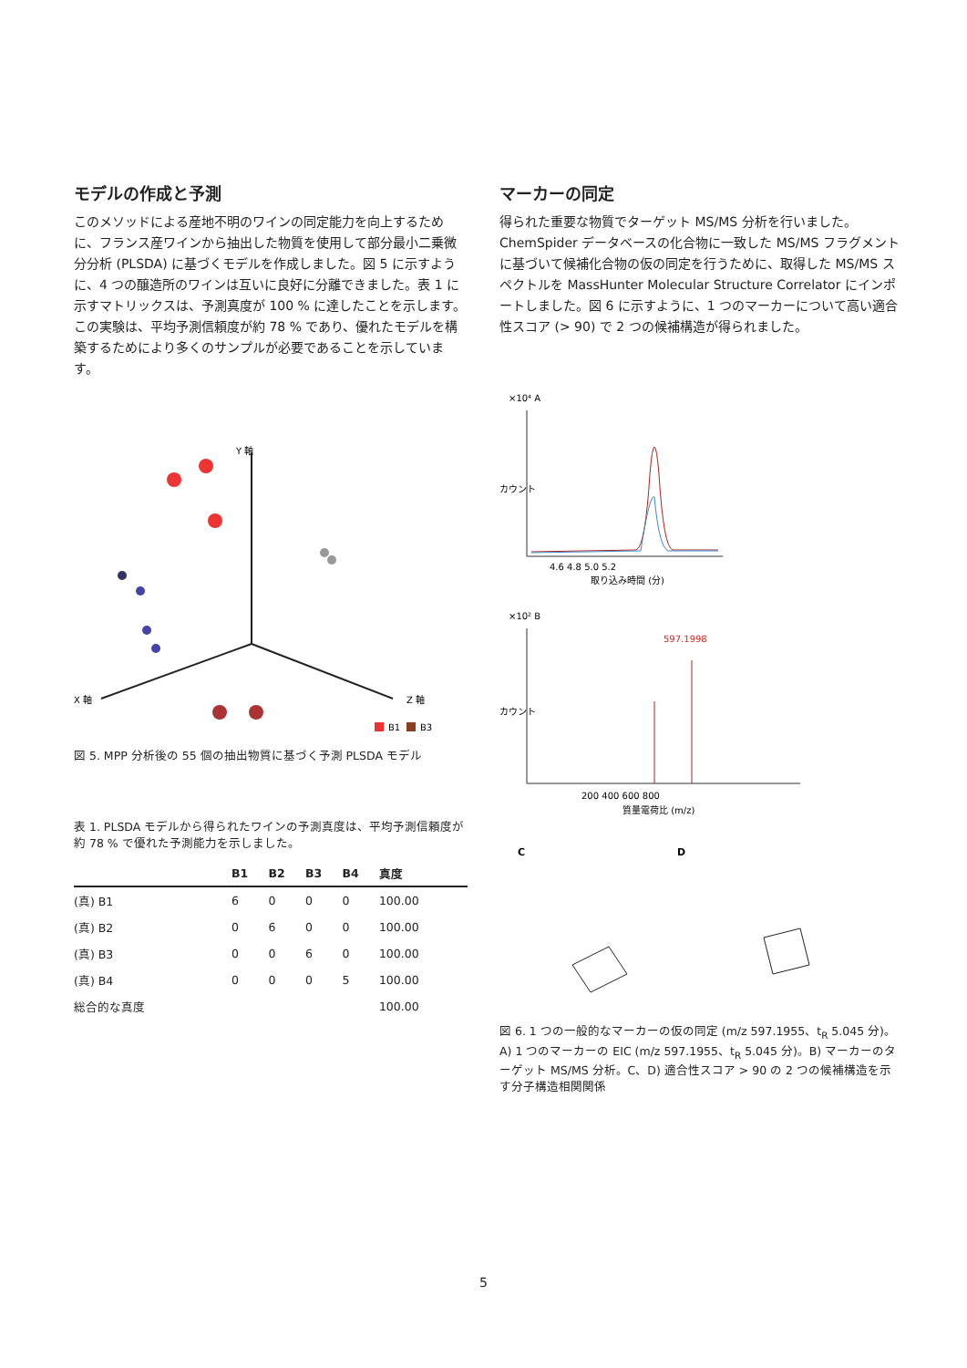モデルの作成と予測
このメソッドによる産地不明のワインの同定能力を向上するために、フランス産ワインから抽出した物質を使用して部分最小二乗微分分析 (PLSDA) に基づくモデルを作成しました。図 5 に示すように、4 つの醸造所のワインは互いに良好に分離できました。表 1 に示すマトリックスは、予測真度が 100 % に達したことを示します。この実験は、平均予測信頼度が約 78 % であり、優れたモデルを構築するためにより多くのサンプルが必要であることを示しています。
Y 軸
X 軸
Z 軸
B1
B3
図 5. MPP 分析後の 55 個の抽出物質に基づく予測 PLSDA モデル
表 1. PLSDA モデルから得られたワインの予測真度は、平均予測信頼度が約 78 % で優れた予測能力を示しました。
| | B1 | B2 | B3 | B4 | 真度 |
| --- | --- | --- | --- | --- | --- |
| (真) B1 | 6 | 0 | 0 | 0 | 100.00 |
| (真) B2 | 0 | 6 | 0 | 0 | 100.00 |
| (真) B3 | 0 | 0 | 6 | 0 | 100.00 |
| (真) B4 | 0 | 0 | 0 | 5 | 100.00 |
| 総合的な真度 | | | | | 100.00 |
マーカーの同定
得られた重要な物質でターゲット MS/MS 分析を行いました。ChemSpider データベースの化合物に一致した MS/MS フラグメントに基づいて候補化合物の仮の同定を行うために、取得した MS/MS スペクトルを MassHunter Molecular Structure Correlator にインポートしました。図 6 に示すように、1 つのマーカーについて高い適合性スコア (> 90) で 2 つの候補構造が得られました。
×10⁴ A
カウント
4.6 4.8 5.0 5.2
取り込み時間 (分)
×10² B
597.1998
カウント
200 400 600 800
質量電荷比 (m/z)
C
D
図 6. 1 つの一般的なマーカーの仮の同定 (m/z 597.1955、t<sub>R</sub> 5.045 分)。A) 1 つのマーカーの EIC (m/z 597.1955、t<sub>R</sub> 5.045 分)。B) マーカーのターゲット MS/MS 分析。C、D) 適合性スコア > 90 の 2 つの候補構造を示す分子構造相関関係
5